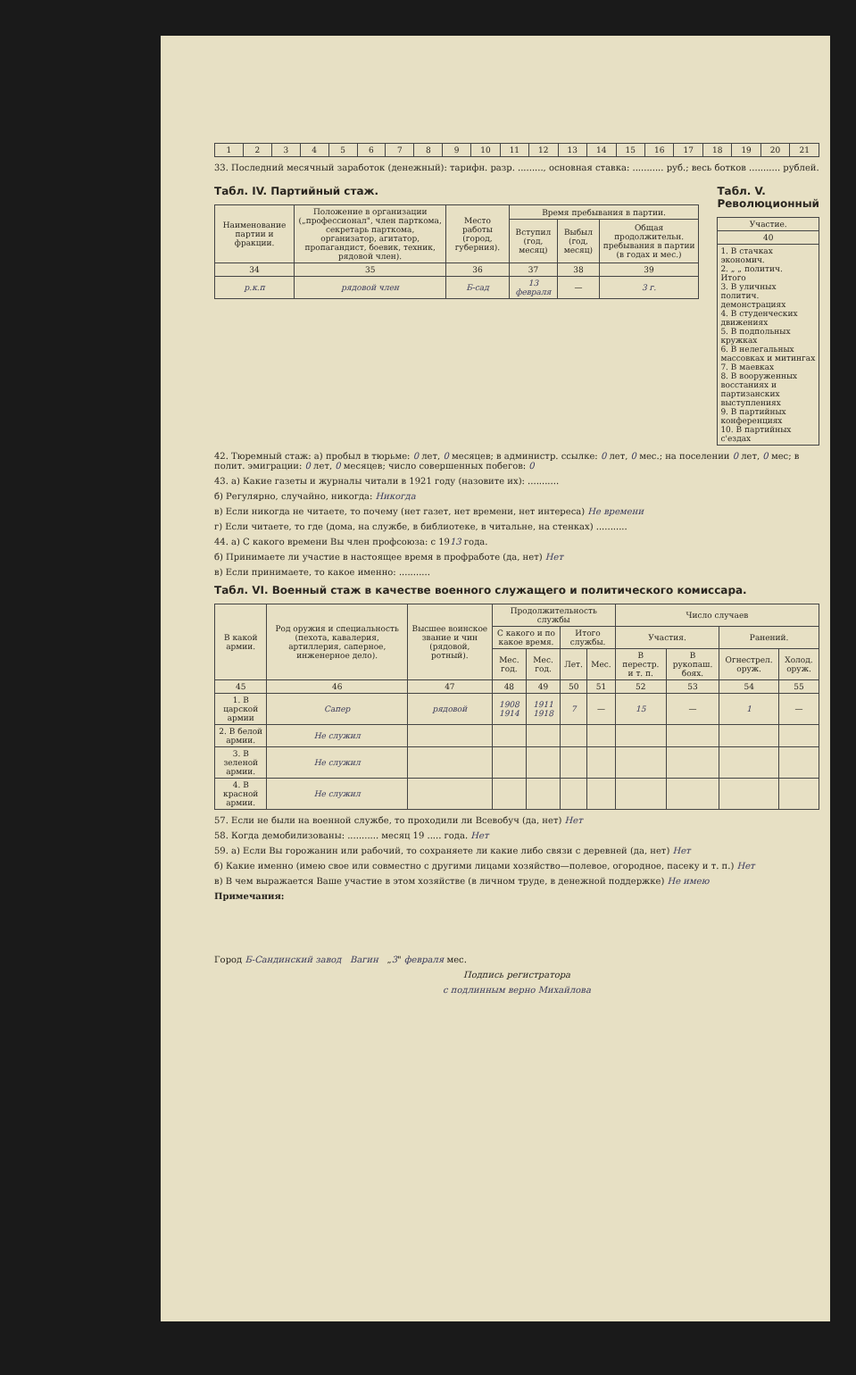| 1 | 2 | 3 | 4 | 5 | 6 | 7 | 8 | 9 | 10 | 11 | 12 | 13 | 14 | 15 | 16 | 17 | 18 | 19 | 20 | 21 |
33. Последний месячный заработок (денежный): тарифн. разр. ........., основная ставка: ........... руб.; весь ботков ........... рублей.
Табл. IV. Партийный стаж.
| Наименование партии и фракции. | Положение в организации („профессионал", член парткома, секретарь парткома, организатор, агитатор, пропагандист, боевик, техник, рядовой член). | Место работы (город, губерния). | Время пребывания в партии. | | |
| --- | --- | --- | --- | --- | --- |
| | | | Вступил (год, месяц) | Выбыл (год, месяц) | Общая продолжительн. пребывания в партии (в годах и мес.) |
| 34 | 35 | 36 | 37 | 38 | 39 |
| р.к.п | рядовой член | Б-сад | 13 февраля | — | 3 г. |
Табл. V. Революционный
| Участие. |
| --- |
| 40 |
| 1. В стачках экономич. 2. „ „ политич. Итого 3. В уличных политич. демонстрациях 4. В студенческих движениях 5. В подпольных кружках 6. В нелегальных массовках и митингах 7. В маевках 8. В вооруженных восстаниях и партизанских выступлениях 9. В партийных конференциях 10. В партийных с'ездах |
42. Тюремный стаж: а) пробыл в тюрьме: 0 лет, 0 месяцев; в администр. ссылке: 0 лет, 0 мес.; на поселении 0 лет, 0 мес; в полит. эмиграции: 0 лет, 0 месяцев; число совершенных побегов: 0
43. а) Какие газеты и журналы читали в 1921 году (назовите их): ...........
б) Регулярно, случайно, никогда: Никогда
в) Если никогда не читаете, то почему (нет газет, нет времени, нет интереса) Не времени
г) Если читаете, то где (дома, на службе, в библиотеке, в читальне, на стенках) ...........
44. а) С какого времени Вы член профсоюза: с 1913 года.
б) Принимаете ли участие в настоящее время в профработе (да, нет) Нет
в) Если принимаете, то какое именно: ...........
Табл. VI. Военный стаж в качестве военного служащего и политического комиссара.
| В какой армии. | Род оружия и специальность (пехота, кавалерия, артиллерия, саперное, инженерное дело). | Высшее воинское звание и чин (рядовой, ротный). | Продолжительность службы | | | | Число случаев | | | |
| --- | --- | --- | --- | --- | --- | --- | --- | --- | --- | --- |
| | | | С какого и по какое время. | | Итого службы. | | Участия. | | Ранений. | |
| | | | Мес. год. | Мес. год. | Лет. | Мес. | В перестр. и т. п. | В рукопаш. боях. | Огнестрел. оруж. | Холод. оруж. |
| 45 | 46 | 47 | 48 | 49 | 50 | 51 | 52 | 53 | 54 | 55 |
| 1. В царской армии | Сапер | рядовой | 1908 1914 | 1911 1918 | 7 | — | 15 | — | 1 | — |
| 2. В белой армии. | Не служил | | | | | | | | | |
| 3. В зеленой армии. | Не служил | | | | | | | | | |
| 4. В красной армии. | Не служил | | | | | | | | | |
57. Если не были на военной службе, то проходили ли Всевобуч (да, нет) Нет
58. Когда демобилизованы: ........... месяц 19 ..... года. Нет
59. а) Если Вы горожанин или рабочий, то сохраняете ли какие либо связи с деревней (да, нет) Нет
б) Какие именно (имею свое или совместно с другими лицами хозяйство—полевое, огородное, пасеку и т. п.) Нет
в) В чем выражается Ваше участие в этом хозяйстве (в личном труде, в денежной поддержке) Не имею
Примечания:
Город Б-Сандинский завод Вагин „3" февраля мес.
Подпись регистратора
с подлинным верно Михайлова